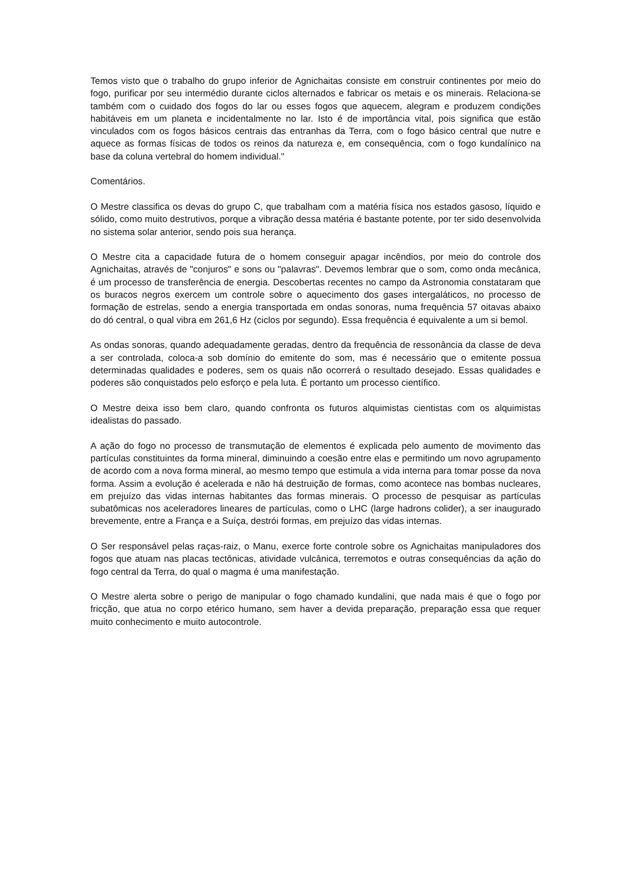Temos visto que o trabalho do grupo inferior de Agnichaitas consiste em construir continentes por meio do fogo, purificar por seu intermédio durante ciclos alternados e fabricar os metais e os minerais. Relaciona-se também com o cuidado dos fogos do lar ou esses fogos que aquecem, alegram e produzem condições habitáveis em um planeta e incidentalmente no lar. Isto é de importância vital, pois significa que estão vinculados com os fogos básicos centrais das entranhas da Terra, com o fogo básico central que nutre e aquece as formas físicas de todos os reinos da natureza e, em consequência, com o fogo kundalínico na base da coluna vertebral do homem individual."
Comentários.
O Mestre classifica os devas do grupo C, que trabalham com a matéria física nos estados gasoso, líquido e sólido, como muito destrutivos, porque a vibração dessa matéria é bastante potente, por ter sido desenvolvida no sistema solar anterior, sendo pois sua herança.
O Mestre cita a capacidade futura de o homem conseguir apagar incêndios, por meio do controle dos Agnichaitas, através de "conjuros" e sons ou "palavras". Devemos lembrar que o som, como onda mecânica, é um processo de transferência de energia. Descobertas recentes no campo da Astronomia constataram que os buracos negros exercem um controle sobre o aquecimento dos gases intergaláticos, no processo de formação de estrelas, sendo a energia transportada em ondas sonoras, numa frequência 57 oitavas abaixo do dó central, o qual vibra em 261,6 Hz (ciclos por segundo). Essa frequência é equivalente a um si bemol.
As ondas sonoras, quando adequadamente geradas, dentro da frequência de ressonância da classe de deva a ser controlada, coloca-a sob domínio do emitente do som, mas é necessário que o emitente possua determinadas qualidades e poderes, sem os quais não ocorrerá o resultado desejado. Essas qualidades e poderes são conquistados pelo esforço e pela luta. É portanto um processo científico.
O Mestre deixa isso bem claro, quando confronta os futuros alquimistas cientistas com os alquimistas idealistas do passado.
A ação do fogo no processo de transmutação de elementos é explicada pelo aumento de movimento das partículas constituintes da forma mineral, diminuindo a coesão entre elas e permitindo um novo agrupamento de acordo com a nova forma mineral, ao mesmo tempo que estimula a vida interna para tomar posse da nova forma. Assim a evolução é acelerada e não há destruição de formas, como acontece nas bombas nucleares, em prejuízo das vidas internas habitantes das formas minerais. O processo de pesquisar as partículas subatômicas nos aceleradores lineares de partículas, como o LHC (large hadrons colider), a ser inaugurado brevemente, entre a França e a Suíça, destrói formas, em prejuízo das vidas internas.
O Ser responsável pelas raças-raiz, o Manu, exerce forte controle sobre os Agnichaitas manipuladores dos fogos que atuam nas placas tectônicas, atividade vulcânica, terremotos e outras consequências da ação do fogo central da Terra, do qual o magma é uma manifestação.
O Mestre alerta sobre o perigo de manipular o fogo chamado kundalini, que nada mais é que o fogo por fricção, que atua no corpo etérico humano, sem haver a devida preparação, preparação essa que requer muito conhecimento e muito autocontrole.